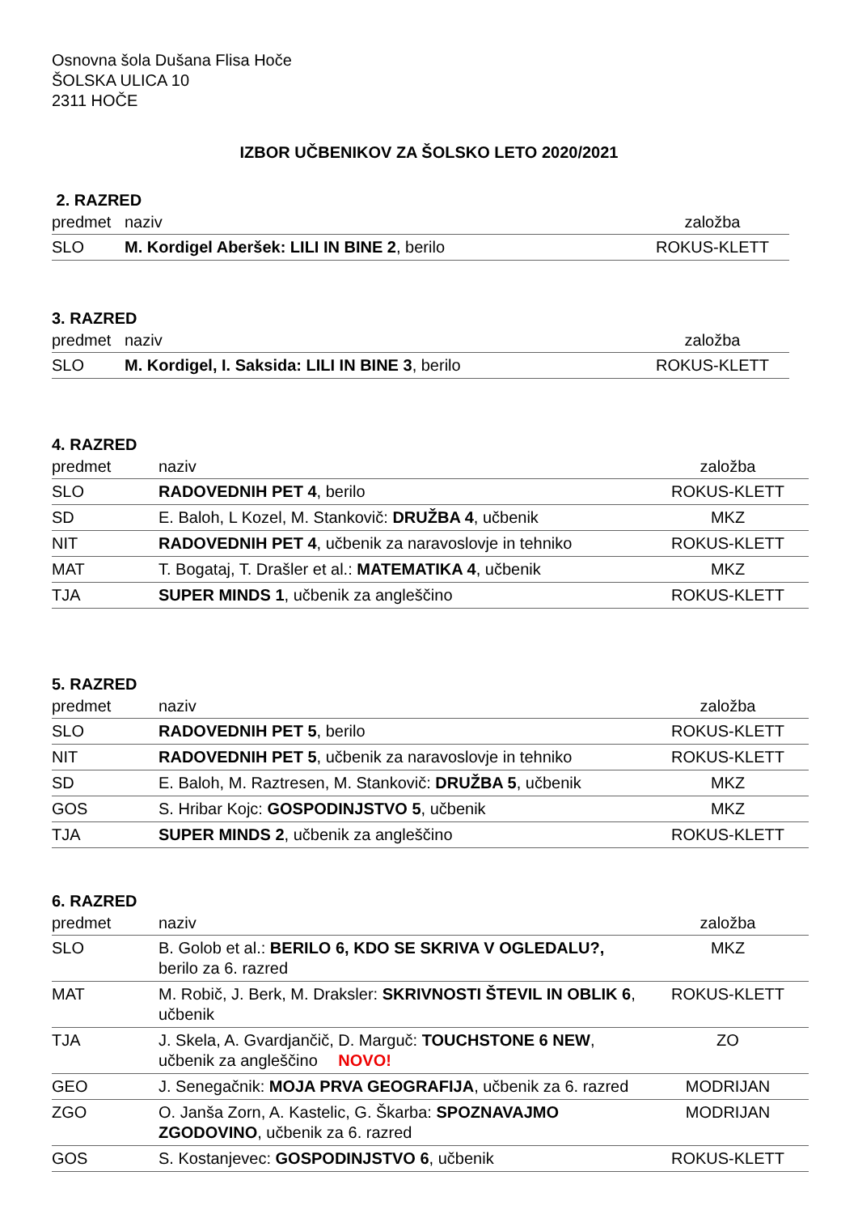Osnovna šola Dušana Flisa Hoče
ŠOLSKA ULICA 10
2311 HOČE
IZBOR UČBENIKOV ZA ŠOLSKO LETO 2020/2021
2. RAZRED
| predmet | naziv | založba |
| --- | --- | --- |
| SLO | M. Kordigel Aberšek: LILI IN BINE 2 , berilo | ROKUS-KLETT |
3. RAZRED
| predmet | naziv | založba |
| --- | --- | --- |
| SLO | M. Kordigel, I. Saksida: LILI IN BINE 3 , berilo | ROKUS-KLETT |
4. RAZRED
| predmet | naziv | založba |
| --- | --- | --- |
| SLO | RADOVEDNIH PET 4 , berilo | ROKUS-KLETT |
| SD | E. Baloh, L Kozel, M. Stankovič: DRUŽBA 4 , učbenik | MKZ |
| NIT | RADOVEDNIH PET 4 , učbenik za naravoslovje in tehniko | ROKUS-KLETT |
| MAT | T. Bogataj, T. Drašler et al.: MATEMATIKA 4 , učbenik | MKZ |
| TJA | SUPER MINDS 1 , učbenik za angleščino | ROKUS-KLETT |
5. RAZRED
| predmet | naziv | založba |
| --- | --- | --- |
| SLO | RADOVEDNIH PET 5 , berilo | ROKUS-KLETT |
| NIT | RADOVEDNIH PET 5 , učbenik za naravoslovje in tehniko | ROKUS-KLETT |
| SD | E. Baloh, M. Raztresen, M. Stankovič: DRUŽBA 5 , učbenik | MKZ |
| GOS | S. Hribar Kojc: GOSPODINJSTVO 5 , učbenik | MKZ |
| TJA | SUPER MINDS 2 , učbenik za angleščino | ROKUS-KLETT |
6. RAZRED
| predmet | naziv | založba |
| --- | --- | --- |
| SLO | B. Golob et al.: BERILO 6, KDO SE SKRIVA V OGLEDALU?, berilo za 6. razred | MKZ |
| MAT | M. Robič, J. Berk, M. Draksler: SKRIVNOSTI ŠTEVIL IN OBLIK 6 , učbenik | ROKUS-KLETT |
| TJA | J. Skela, A. Gvardjančič, D. Marguč: TOUCHSTONE 6 NEW , učbenik za angleščino NOVO! | ZO |
| GEO | J. Senegačnik: MOJA PRVA GEOGRAFIJA , učbenik za 6. razred | MODRIJAN |
| ZGO | O. Janša Zorn, A. Kastelic, G. Škarba: SPOZNAVAJMO ZGODOVINO , učbenik za 6. razred | MODRIJAN |
| GOS | S. Kostanjevec: GOSPODINJSTVO 6 , učbenik | ROKUS-KLETT |